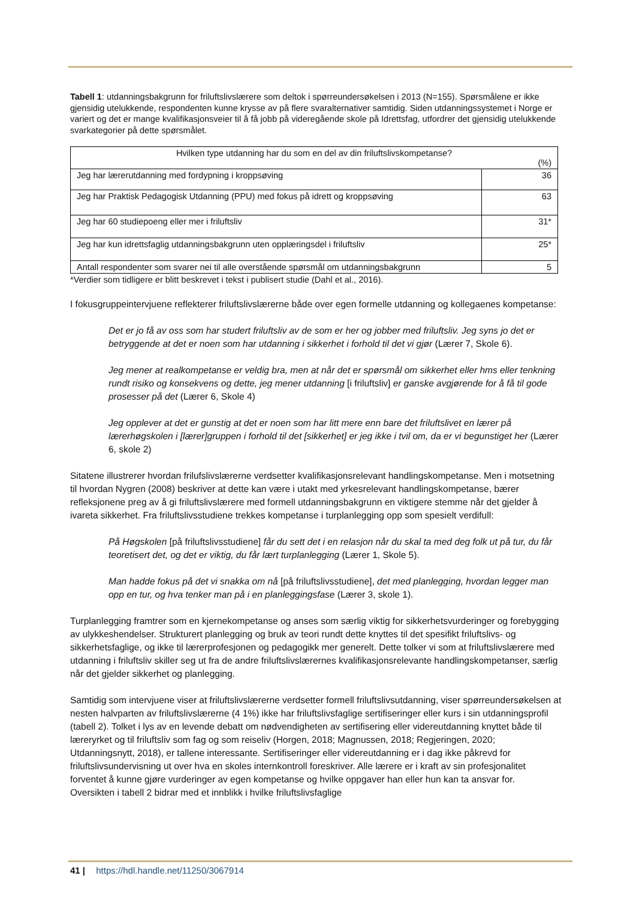Tabell 1: utdanningsbakgrunn for friluftslivslærere som deltok i spørreundersøkelsen i 2013 (N=155). Spørsmålene er ikke gjensidig utelukkende, respondenten kunne krysse av på flere svaralternativer samtidig. Siden utdanningssystemet i Norge er variert og det er mange kvalifikasjonsveier til å få jobb på videregående skole på Idrettsfag, utfordrer det gjensidig utelukkende svarkategorier på dette spørsmålet.
| Hvilken type utdanning har du som en del av din friluftslivskompetanse? (%) | |
| Jeg har lærerutdanning med fordypning i kroppsøving | 36 |
| Jeg har Praktisk Pedagogisk Utdanning (PPU) med fokus på idrett og kroppsøving | 63 |
| Jeg har 60 studiepoeng eller mer i friluftsliv | 31* |
| Jeg har kun idrettsfaglig utdanningsbakgrunn uten opplæringsdel i friluftsliv | 25* |
| Antall respondenter som svarer nei til alle overstående spørsmål om utdanningsbakgrunn | 5 |
*Verdier som tidligere er blitt beskrevet i tekst i publisert studie (Dahl et al., 2016).
I fokusgruppeintervjuene reflekterer friluftslivslærerne både over egen formelle utdanning og kollegaenes kompetanse:
Det er jo få av oss som har studert friluftsliv av de som er her og jobber med friluftsliv. Jeg syns jo det er betryggende at det er noen som har utdanning i sikkerhet i forhold til det vi gjør (Lærer 7, Skole 6).
Jeg mener at realkompetanse er veldig bra, men at når det er spørsmål om sikkerhet eller hms eller tenkning rundt risiko og konsekvens og dette, jeg mener utdanning [i friluftsliv] er ganske avgjørende for å få til gode prosesser på det (Lærer 6, Skole 4)
Jeg opplever at det er gunstig at det er noen som har litt mere enn bare det friluftslivet en lærer på lærerhøgskolen i [lærer]gruppen i forhold til det [sikkerhet] er jeg ikke i tvil om, da er vi begunstiget her (Lærer 6, skole 2)
Sitatene illustrerer hvordan frilufslivslærerne verdsetter kvalifikasjonsrelevant handlingskompetanse. Men i motsetning til hvordan Nygren (2008) beskriver at dette kan være i utakt med yrkesrelevant handlingskompetanse, bærer refleksjonene preg av å gi friluftslivslærere med formell utdanningsbakgrunn en viktigere stemme når det gjelder å ivareta sikkerhet. Fra friluftslivsstudiene trekkes kompetanse i turplanlegging opp som spesielt verdifull:
På Høgskolen [på friluftslivsstudiene] får du sett det i en relasjon når du skal ta med deg folk ut på tur, du får teoretisert det, og det er viktig, du får lært turplanlegging (Lærer 1, Skole 5).
Man hadde fokus på det vi snakka om nå [på friluftslivsstudiene], det med planlegging, hvordan legger man opp en tur, og hva tenker man på i en planleggingsfase (Lærer 3, skole 1).
Turplanlegging framtrer som en kjernekompetanse og anses som særlig viktig for sikkerhetsvurderinger og forebygging av ulykkeshendelser. Strukturert planlegging og bruk av teori rundt dette knyttes til det spesifikt friluftslivs- og sikkerhetsfaglige, og ikke til lærerprofesjonen og pedagogikk mer generelt. Dette tolker vi som at friluftslivslærere med utdanning i friluftsliv skiller seg ut fra de andre friluftslivslærernes kvalifikasjonsrelevante handlingskompetanser, særlig når det gjelder sikkerhet og planlegging.
Samtidig som intervjuene viser at friluftslivslærerne verdsetter formell friluftslivsutdanning, viser spørreundersøkelsen at nesten halvparten av friluftslivslærerne (4 1%) ikke har friluftslivsfaglige sertifiseringer eller kurs i sin utdanningsprofil (tabell 2). Tolket i lys av en levende debatt om nødvendigheten av sertifisering eller videreutdanning knyttet både til læreryrket og til friluftsliv som fag og som reiseliv (Horgen, 2018; Magnussen, 2018; Regjeringen, 2020; Utdanningsnytt, 2018), er tallene interessante. Sertifiseringer eller videreutdanning er i dag ikke påkrevd for friluftslivsundervisning ut over hva en skoles internkontroll foreskriver. Alle lærere er i kraft av sin profesjonalitet forventet å kunne gjøre vurderinger av egen kompetanse og hvilke oppgaver han eller hun kan ta ansvar for. Oversikten i tabell 2 bidrar med et innblikk i hvilke friluftslivsfaglige
41 | https://hdl.handle.net/11250/3067914